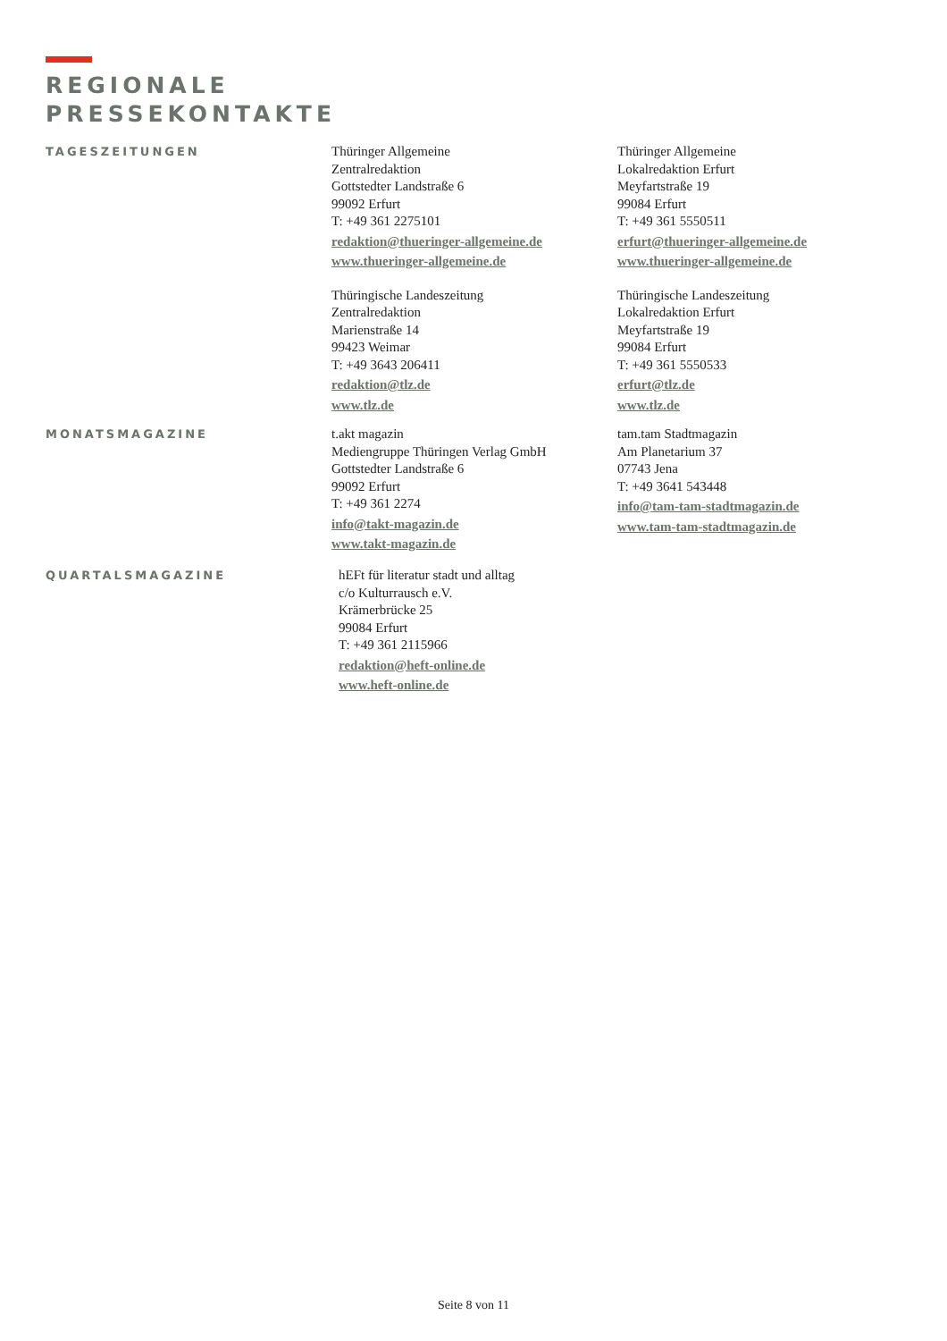REGIONALE
PRESSEKONTAKTE
TAGESZEITUNGEN
Thüringer Allgemeine
Zentralredaktion
Gottstedter Landstraße 6
99092 Erfurt
T: +49 361 2275101
redaktion@thueringer-allgemeine.de
www.thueringer-allgemeine.de
Thüringische Landeszeitung
Zentralredaktion
Marienstraße 14
99423 Weimar
T: +49 3643 206411
redaktion@tlz.de
www.tlz.de
Thüringer Allgemeine
Lokalredaktion Erfurt
Meyfartstraße 19
99084 Erfurt
T: +49 361 5550511
erfurt@thueringer-allgemeine.de
www.thueringer-allgemeine.de
Thüringische Landeszeitung
Lokalredaktion Erfurt
Meyfartstraße 19
99084 Erfurt
T: +49 361 5550533
erfurt@tlz.de
www.tlz.de
MONATSMAGAZINE
t.akt magazin
Mediengruppe Thüringen Verlag GmbH
Gottstedter Landstraße 6
99092 Erfurt
T: +49 361 2274
info@takt-magazin.de
www.takt-magazin.de
tam.tam Stadtmagazin
Am Planetarium 37
07743 Jena
T: +49 3641 543448
info@tam-tam-stadtmagazin.de
www.tam-tam-stadtmagazin.de
QUARTALSMAGAZINE
hEFt für literatur stadt und alltag
c/o Kulturrausch e.V.
Krämerbrücke 25
99084 Erfurt
T: +49 361 2115966
redaktion@heft-online.de
www.heft-online.de
Seite 8 von 11